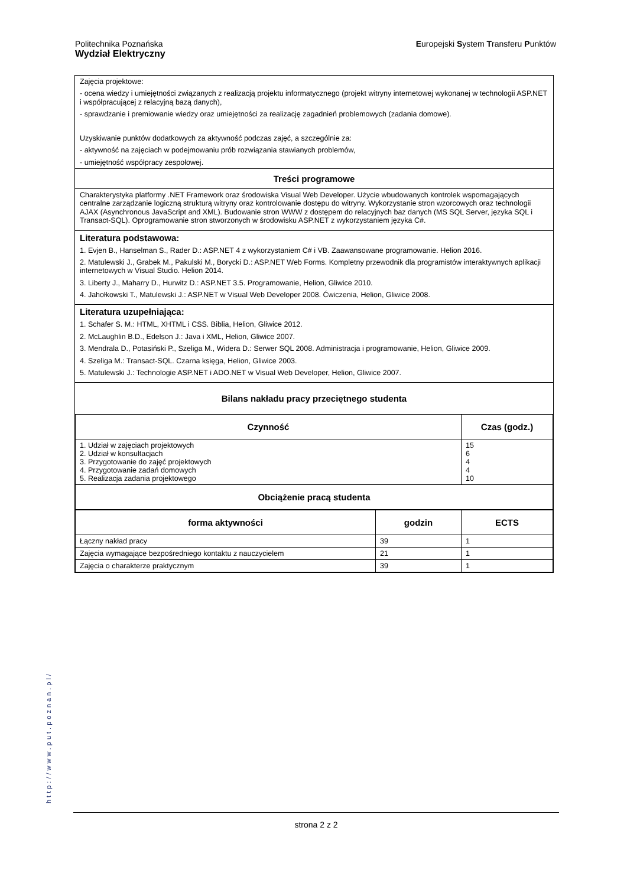Politechnika Poznańska
Wydział Elektryczny
Europejski System Transferu Punktów
Zajęcia projektowe:
- ocena wiedzy i umiejętności związanych z realizacją projektu informatycznego (projekt witryny internetowej wykonanej w technologii ASP.NET i współpracującej z relacyjną bazą danych),
- sprawdzanie i premiowanie wiedzy oraz umiejętności za realizację zagadnień problemowych (zadania domowe).
Uzyskiwanie punktów dodatkowych za aktywność podczas zajęć, a szczególnie za:
- aktywność na zajęciach w podejmowaniu prób rozwiązania stawianych problemów,
- umiejętność współpracy zespołowej.
Treści programowe
Charakterystyka platformy .NET Framework oraz środowiska Visual Web Developer. Użycie wbudowanych kontrolek wspomagających centralne zarządzanie logiczną strukturą witryny oraz kontrolowanie dostępu do witryny. Wykorzystanie stron wzorcowych oraz technologii AJAX (Asynchronous JavaScript and XML). Budowanie stron WWW z dostępem do relacyjnych baz danych (MS SQL Server, języka SQL i Transact-SQL). Oprogramowanie stron stworzonych w środowisku ASP.NET z wykorzystaniem języka C#.
Literatura podstawowa:
1. Evjen B., Hanselman S., Rader D.: ASP.NET 4 z wykorzystaniem C# i VB. Zaawansowane programowanie. Helion 2016.
2. Matulewski J., Grabek M., Pakulski M., Borycki D.: ASP.NET Web Forms. Kompletny przewodnik dla programistów interaktywnych aplikacji internetowych w Visual Studio. Helion 2014.
3. Liberty J., Maharry D., Hurwitz D.: ASP.NET 3.5. Programowanie, Helion, Gliwice 2010.
4. Jahołkowski T., Matulewski J.: ASP.NET w Visual Web Developer 2008. Ćwiczenia, Helion, Gliwice 2008.
Literatura uzupełniająca:
1. Schafer S. M.: HTML, XHTML i CSS. Biblia, Helion, Gliwice 2012.
2. McLaughlin B.D., Edelson J.: Java i XML, Helion, Gliwice 2007.
3. Mendrala D., Potasiński P., Szeliga M., Widera D.: Serwer SQL 2008. Administracja i programowanie, Helion, Gliwice 2009.
4. Szeliga M.: Transact-SQL. Czarna księga, Helion, Gliwice 2003.
5. Matulewski J.: Technologie ASP.NET i ADO.NET w Visual Web Developer, Helion, Gliwice 2007.
Bilans nakładu pracy przeciętnego studenta
| Czynność | Czas (godz.) |
| --- | --- |
| 1. Udział w zajęciach projektowych 2. Udział w konsultacjach 3. Przygotowanie do zajęć projektowych 4. Przygotowanie zadań domowych 5. Realizacja zadania projektowego | 15 6 4 4 10 |
| Obciążenie pracą studenta | |
| forma aktywności | godzin | ECTS |
| --- | --- | --- |
| Łączny nakład pracy | 39 | 1 |
| Zajęcia wymagające bezpośredniego kontaktu z nauczycielem | 21 | 1 |
| Zajęcia o charakterze praktycznym | 39 | 1 |
http://www.put.poznan.pl/
strona 2 z 2